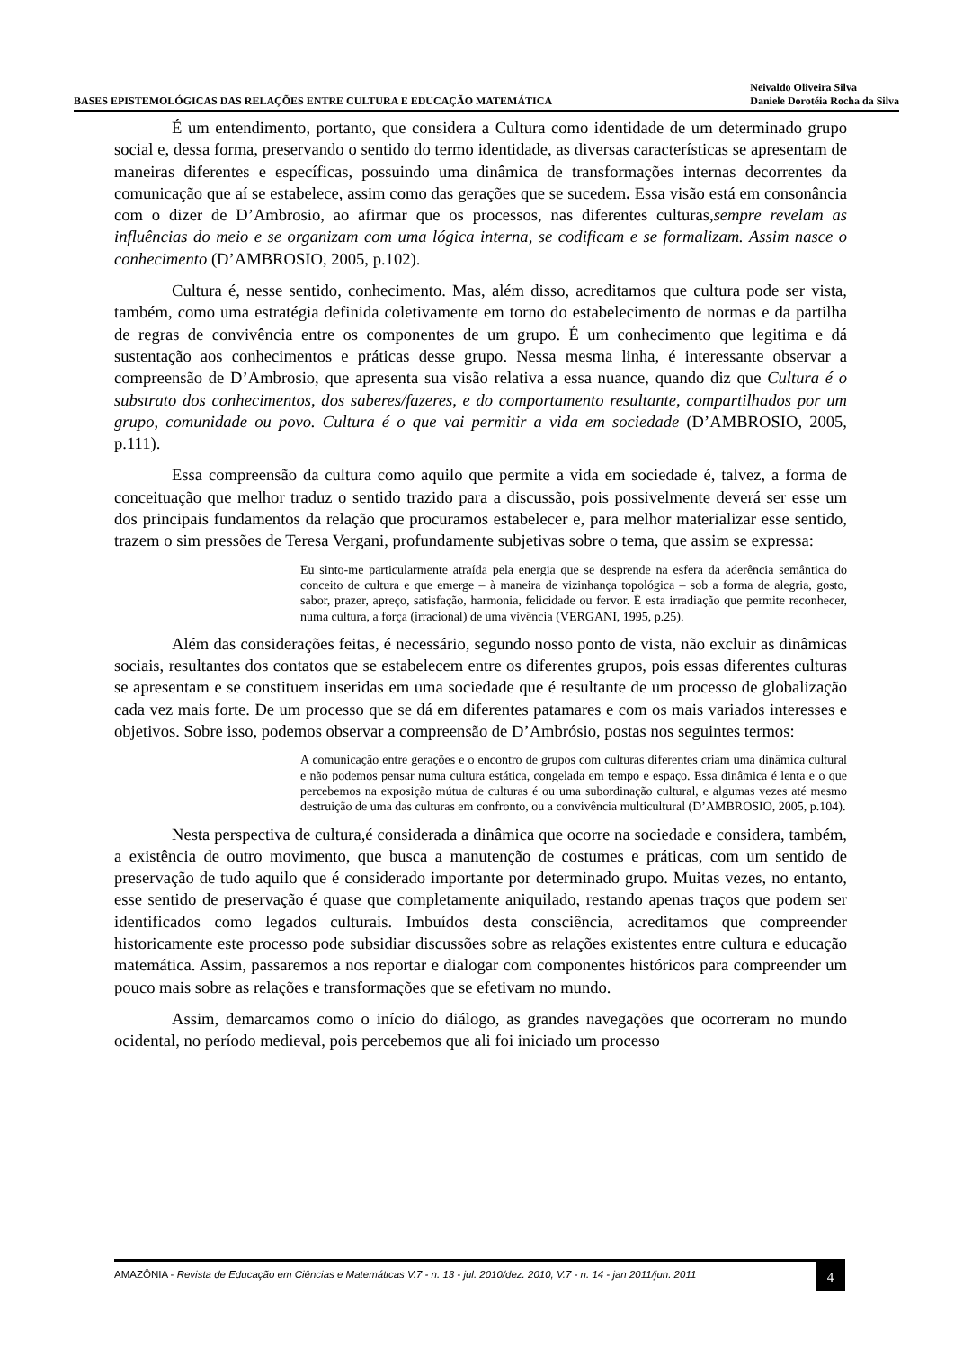BASES EPISTEMOLÓGICAS DAS RELAÇÕES ENTRE CULTURA E EDUCAÇÃO MATEMÁTICA Neivaldo Oliveira Silva
Daniele Dorotéia Rocha da Silva
É um entendimento, portanto, que considera a Cultura como identidade de um determinado grupo social e, dessa forma, preservando o sentido do termo identidade, as diversas características se apresentam de maneiras diferentes e específicas, possuindo uma dinâmica de transformações internas decorrentes da comunicação que aí se estabelece, assim como das gerações que se sucedem. Essa visão está em consonância com o dizer de D’Ambrosio, ao afirmar que os processos, nas diferentes culturas,sempre revelam as influências do meio e se organizam com uma lógica interna, se codificam e se formalizam. Assim nasce o conhecimento (D’AMBROSIO, 2005, p.102).
Cultura é, nesse sentido, conhecimento. Mas, além disso, acreditamos que cultura pode ser vista, também, como uma estratégia definida coletivamente em torno do estabelecimento de normas e da partilha de regras de convivência entre os componentes de um grupo. É um conhecimento que legitima e dá sustentação aos conhecimentos e práticas desse grupo. Nessa mesma linha, é interessante observar a compreensão de D’Ambrosio, que apresenta sua visão relativa a essa nuance, quando diz que Cultura é o substrato dos conhecimentos, dos saberes/fazeres, e do comportamento resultante, compartilhados por um grupo, comunidade ou povo. Cultura é o que vai permitir a vida em sociedade (D’AMBROSIO, 2005, p.111).
Essa compreensão da cultura como aquilo que permite a vida em sociedade é, talvez, a forma de conceituação que melhor traduz o sentido trazido para a discussão, pois possivelmente deverá ser esse um dos principais fundamentos da relação que procuramos estabelecer e, para melhor materializar esse sentido, trazem o sim pressões de Teresa Vergani, profundamente subjetivas sobre o tema, que assim se expressa:
Eu sinto-me particularmente atraída pela energia que se desprende na esfera da aderência semântica do conceito de cultura e que emerge – à maneira de vizinhança topológica – sob a forma de alegria, gosto, sabor, prazer, apreço, satisfação, harmonia, felicidade ou fervor. É esta irradiação que permite reconhecer, numa cultura, a força (irracional) de uma vivência (VERGANI, 1995, p.25).
Além das considerações feitas, é necessário, segundo nosso ponto de vista, não excluir as dinâmicas sociais, resultantes dos contatos que se estabelecem entre os diferentes grupos, pois essas diferentes culturas se apresentam e se constituem inseridas em uma sociedade que é resultante de um processo de globalização cada vez mais forte. De um processo que se dá em diferentes patamares e com os mais variados interesses e objetivos. Sobre isso, podemos observar a compreensão de D’Ambrósio, postas nos seguintes termos:
A comunicação entre gerações e o encontro de grupos com culturas diferentes criam uma dinâmica cultural e não podemos pensar numa cultura estática, congelada em tempo e espaço. Essa dinâmica é lenta e o que percebemos na exposição mútua de culturas é ou uma subordinação cultural, e algumas vezes até mesmo destruição de uma das culturas em confronto, ou a convivência multicultural (D’AMBROSIO, 2005, p.104).
Nesta perspectiva de cultura,é considerada a dinâmica que ocorre na sociedade e considera, também, a existência de outro movimento, que busca a manutenção de costumes e práticas, com um sentido de preservação de tudo aquilo que é considerado importante por determinado grupo. Muitas vezes, no entanto, esse sentido de preservação é quase que completamente aniquilado, restando apenas traços que podem ser identificados como legados culturais. Imbuídos desta consciência, acreditamos que compreender historicamente este processo pode subsidiar discussões sobre as relações existentes entre cultura e educação matemática. Assim, passaremos a nos reportar e dialogar com componentes históricos para compreender um pouco mais sobre as relações e transformações que se efetivam no mundo.
Assim, demarcamos como o início do diálogo, as grandes navegações que ocorreram no mundo ocidental, no período medieval, pois percebemos que ali foi iniciado um processo
AMAZÔNIA - Revista de Educação em Ciências e Matemáticas V.7 - n. 13 - jul. 2010/dez. 2010, V.7 - n. 14 - jan 2011/jun. 2011
4